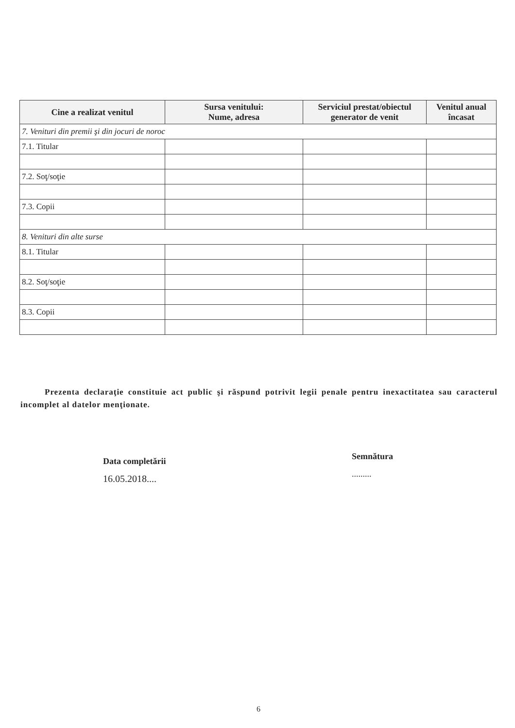| Cine a realizat venitul | Sursa venitului: Nume, adresa | Serviciul prestat/obiectul generator de venit | Venitul anual încasat |
| --- | --- | --- | --- |
| 7. Venituri din premii şi din jocuri de noroc | | | |
| 7.1. Titular | | | |
| 7.2. Soţ/soţie | | | |
| 7.3. Copii | | | |
| 8. Venituri din alte surse | | | |
| 8.1. Titular | | | |
| 8.2. Soţ/soţie | | | |
| 8.3. Copii | | | |
Prezenta declaraţie constituie act public şi răspund potrivit legii penale pentru inexactitatea sau caracterul incomplet al datelor menţionate.
Data completării
16.05.2018....
Semnătura
.........
6